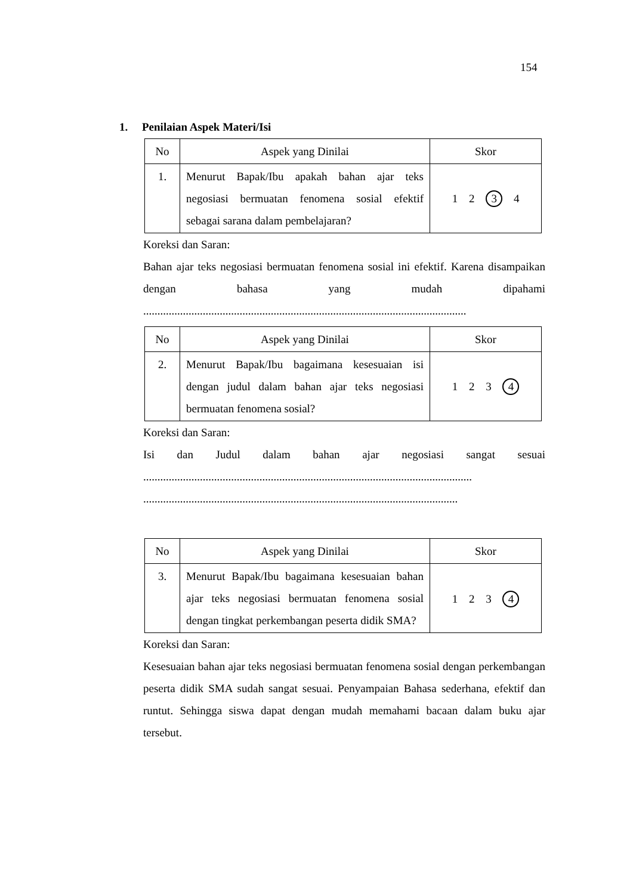154
1. Penilaian Aspek Materi/Isi
| No | Aspek yang Dinilai | Skor |
| --- | --- | --- |
| 1. | Menurut Bapak/Ibu apakah bahan ajar teks negosiasi bermuatan fenomena sosial efektif sebagai sarana dalam pembelajaran? | 1 2 3 4 |
Koreksi dan Saran:
Bahan ajar teks negosiasi bermuatan fenomena sosial ini efektif. Karena disampaikan dengan bahasa yang mudah dipahami ..................................................................................................................
| No | Aspek yang Dinilai | Skor |
| --- | --- | --- |
| 2. | Menurut Bapak/Ibu bagaimana kesesuaian isi dengan judul dalam bahan ajar teks negosiasi bermuatan fenomena sosial? | 1 2 3 4 |
Koreksi dan Saran:
Isi dan Judul dalam bahan ajar negosiasi sangat sesuai ....................................................................................................................
...............................................................................................................
| No | Aspek yang Dinilai | Skor |
| --- | --- | --- |
| 3. | Menurut Bapak/Ibu bagaimana kesesuaian bahan ajar teks negosiasi bermuatan fenomena sosial dengan tingkat perkembangan peserta didik SMA? | 1 2 3 4 |
Koreksi dan Saran:
Kesesuaian bahan ajar teks negosiasi bermuatan fenomena sosial dengan perkembangan peserta didik SMA sudah sangat sesuai. Penyampaian Bahasa sederhana, efektif dan runtut. Sehingga siswa dapat dengan mudah memahami bacaan dalam buku ajar tersebut.